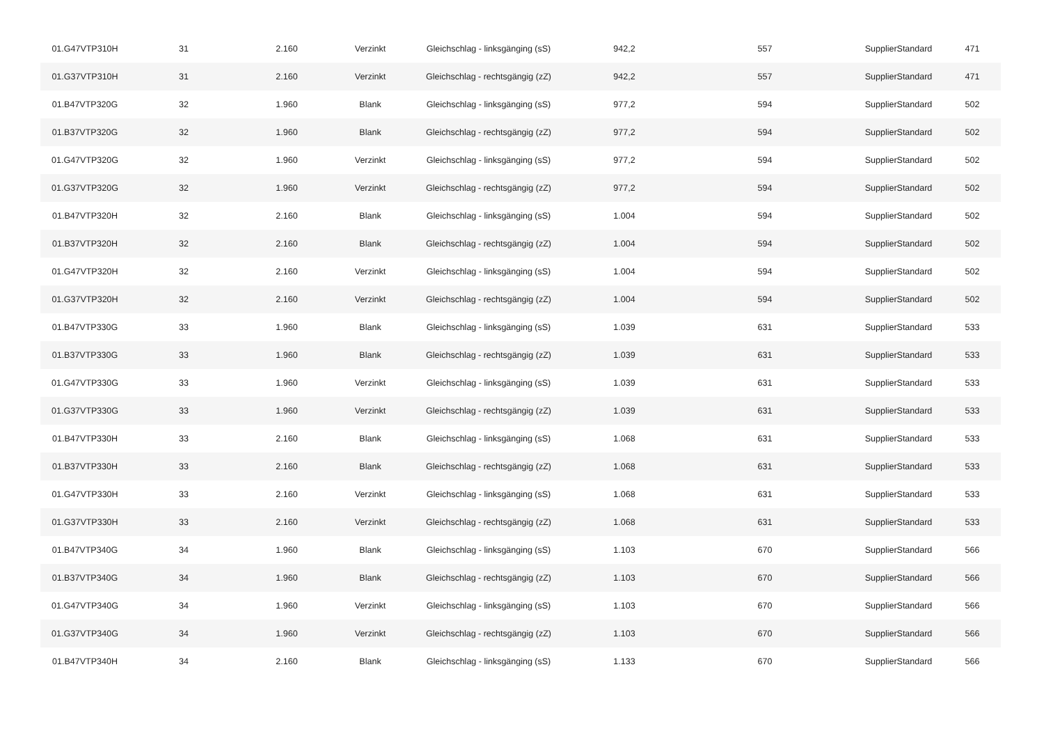| 01.G47VTP310H | 31 | 2.160 | Verzinkt | Gleichschlag - linksgänging (sS) | 942,2 | 557 | SupplierStandard | 471 |
| 01.G37VTP310H | 31 | 2.160 | Verzinkt | Gleichschlag - rechtsgängig (zZ) | 942,2 | 557 | SupplierStandard | 471 |
| 01.B47VTP320G | 32 | 1.960 | Blank | Gleichschlag - linksgänging (sS) | 977,2 | 594 | SupplierStandard | 502 |
| 01.B37VTP320G | 32 | 1.960 | Blank | Gleichschlag - rechtsgängig (zZ) | 977,2 | 594 | SupplierStandard | 502 |
| 01.G47VTP320G | 32 | 1.960 | Verzinkt | Gleichschlag - linksgänging (sS) | 977,2 | 594 | SupplierStandard | 502 |
| 01.G37VTP320G | 32 | 1.960 | Verzinkt | Gleichschlag - rechtsgängig (zZ) | 977,2 | 594 | SupplierStandard | 502 |
| 01.B47VTP320H | 32 | 2.160 | Blank | Gleichschlag - linksgänging (sS) | 1.004 | 594 | SupplierStandard | 502 |
| 01.B37VTP320H | 32 | 2.160 | Blank | Gleichschlag - rechtsgängig (zZ) | 1.004 | 594 | SupplierStandard | 502 |
| 01.G47VTP320H | 32 | 2.160 | Verzinkt | Gleichschlag - linksgänging (sS) | 1.004 | 594 | SupplierStandard | 502 |
| 01.G37VTP320H | 32 | 2.160 | Verzinkt | Gleichschlag - rechtsgängig (zZ) | 1.004 | 594 | SupplierStandard | 502 |
| 01.B47VTP330G | 33 | 1.960 | Blank | Gleichschlag - linksgänging (sS) | 1.039 | 631 | SupplierStandard | 533 |
| 01.B37VTP330G | 33 | 1.960 | Blank | Gleichschlag - rechtsgängig (zZ) | 1.039 | 631 | SupplierStandard | 533 |
| 01.G47VTP330G | 33 | 1.960 | Verzinkt | Gleichschlag - linksgänging (sS) | 1.039 | 631 | SupplierStandard | 533 |
| 01.G37VTP330G | 33 | 1.960 | Verzinkt | Gleichschlag - rechtsgängig (zZ) | 1.039 | 631 | SupplierStandard | 533 |
| 01.B47VTP330H | 33 | 2.160 | Blank | Gleichschlag - linksgänging (sS) | 1.068 | 631 | SupplierStandard | 533 |
| 01.B37VTP330H | 33 | 2.160 | Blank | Gleichschlag - rechtsgängig (zZ) | 1.068 | 631 | SupplierStandard | 533 |
| 01.G47VTP330H | 33 | 2.160 | Verzinkt | Gleichschlag - linksgänging (sS) | 1.068 | 631 | SupplierStandard | 533 |
| 01.G37VTP330H | 33 | 2.160 | Verzinkt | Gleichschlag - rechtsgängig (zZ) | 1.068 | 631 | SupplierStandard | 533 |
| 01.B47VTP340G | 34 | 1.960 | Blank | Gleichschlag - linksgänging (sS) | 1.103 | 670 | SupplierStandard | 566 |
| 01.B37VTP340G | 34 | 1.960 | Blank | Gleichschlag - rechtsgängig (zZ) | 1.103 | 670 | SupplierStandard | 566 |
| 01.G47VTP340G | 34 | 1.960 | Verzinkt | Gleichschlag - linksgänging (sS) | 1.103 | 670 | SupplierStandard | 566 |
| 01.G37VTP340G | 34 | 1.960 | Verzinkt | Gleichschlag - rechtsgängig (zZ) | 1.103 | 670 | SupplierStandard | 566 |
| 01.B47VTP340H | 34 | 2.160 | Blank | Gleichschlag - linksgänging (sS) | 1.133 | 670 | SupplierStandard | 566 |